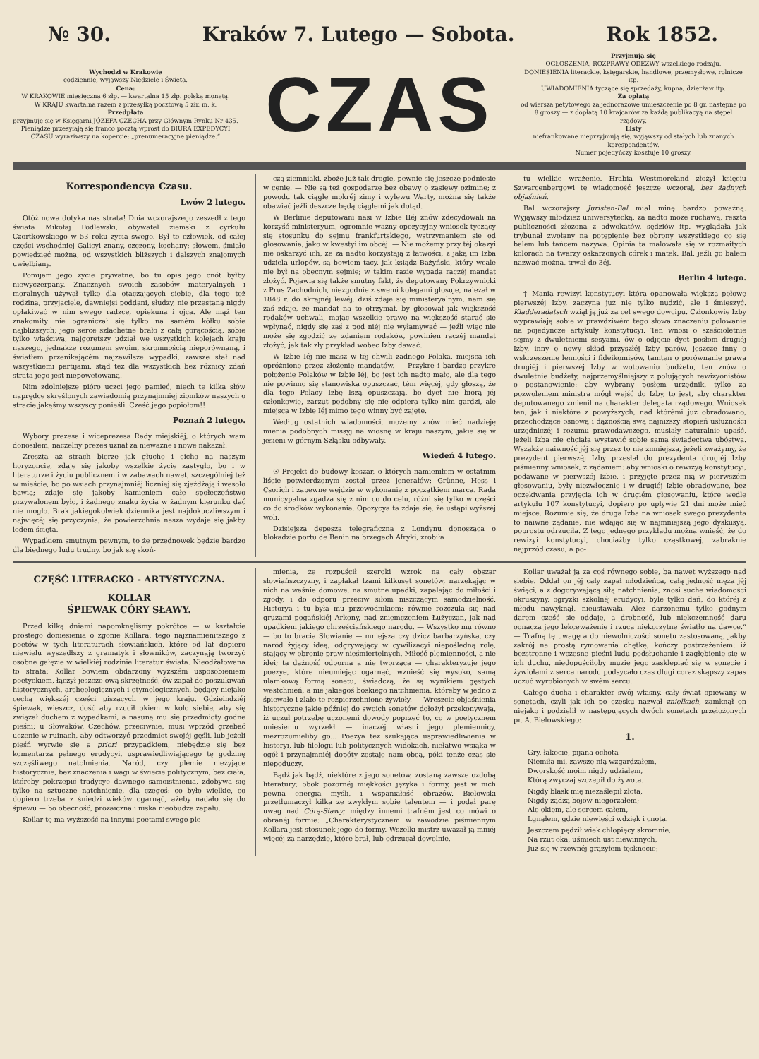№ 30. Kraków 7. Lutego — Sobota. Rok 1852.
Wychodzi w Krakowie
codziennie, wyjąwszy Niedziele i Święta.
Cena:
W KRAKOWIE miesięczna 6 złp. — kwartalna 15 złp. polską monetą.
W KRAJU kwartalna razem z przesyłką pocztową 5 złr. m. k.
Przedpłata
przyjmuje się w Księgarni JÓZEFA CZECHA przy Głównym Rynku Nr 435.
Pieniądze przesyłają się franco pocztą wprost do BIURA EXPEDYCYI CZASU wyraziwszy na kopercie: „prenumeracyjne pieniądze.“
CZAS
Przyjmują się
OGŁOSZENIA, ROZPRAWY ODEZWY wszelkiego rodzaju.
DONIESIENIA literackie, księgarskie, handlowe, przemysłowe, rolnicze itp.
UWIADOMIENIA tyczące się sprzedaży, kupna, dzierżaw itp.
Za opłatą
od wiersza petytowego za jednorazowe umieszczenie po 8 gr. następne po 8 groszy — z dopłatą 10 krajcarów za każdą publikacyą na stępel rządowy.
Listy
niefrankowane nieprzyjmują się, wyjąwszy od stałych lub znanych korespondentów.
Numer pojedyńczy kosztuje 10 groszy.
Korrespondencya Czasu.
Lwów 2 lutego.
Otóż nowa dotyka nas strata! Dnia wczorajszego zeszedł z tego świata Mikołaj Podlewski, obywatel ziemski z cyrkułu Czortkowskiego w 53 roku życia swego. Był to człowiek, od całej części wschodniej Galicyi znany, czczony, kochany; słowem, śmiało powiedzieć można, od wszystkich bliższych i dalszych znajomych uwielbiany.
Pomijam jego życie prywatne, bo tu opis jego cnót byłby niewyczerpany. Znacznych swoich zasobów materyalnych i moralnych używał tylko dla otaczających siebie, dla tego też rodzina, przyjaciele, dawniejsi poddani, słudzy, nie przestaną nigdy opłakiwać w nim swego radzce, opiekuna i ojca. Ale mąż ten znakomity nie ograniczał się tylko na samém kółku sobie najbliższych; jego serce szlachetne brało z całą gorącością, sobie tylko właściwą, najgoretszy udział we wszystkich kolejach kraju naszego, jednakże rozumem swoim, skromnością nieporównaną, i światłem przenikającém najzawilsze wypadki, zawsze stał nad wszystkiemi partijami, stąd też dla wszystkich bez różnicy zdań strata jego jest niepowetowaną.
Nim zdolniejsze pióro uczci jego pamięć, niech te kilka słów naprędce skreślonych zawiadomią przynajmniej ziomków naszych o stracie jakąśmy wszyscy ponieśli. Cześć jego popiołom!!
Poznań 2 lutego.
Wybory prezesa i wiceprezesa Rady miejskiéj, o których wam donosiłem, naczelny prezes uznał za nieważne i nowe nakazał.
Zresztą aż strach bierze jak głucho i cicho na naszym horyzoncie, zdaje się jakoby wszelkie życie zastygło, bo i w literaturze i życiu publicznem i w zabawach nawet, szczególniéj też w mieście, bo po wsiach przynajmniéj liczniej się zjeżdżają i wesoło bawią; zdaje się jakoby kamieniem całe społeczeństwo przywalonem było, i żadnego znaku życia w żadnym kierunku dać nie mogło. Brak jakiegokolwiek dziennika jest najdokuczliwszym i najwięcéj się przyczynia, że powierzchnia nasza wydaje się jakby lodem ścięta.
Wypadkiem smutnym pewnym, to że przednowek będzie bardzo dla biednego ludu trudny, bo jak się skoń-
czą ziemniaki, zboże już tak drogie, pewnie się jeszcze podniesie w cenie. — Nie są też gospodarze bez obawy o zasiewy ozimine; z powodu tak ciągle mokréj zimy i wylewu Warty, można się także obawiać jeźli deszcze będą ciągłemi jak dotąd.
W Berlinie deputowani nasi w Izbie IIéj znów zdecydowali na korzyść ministeryum, ogromnie ważny opozycyjny wniosek tyczący się stosunku do sejmu frankfurtskiego, wstrzymaniem się od głosowania, jako w kwestyi im obcéj. — Nie możemy przy téj okazyi nie oskarżyć ich, że za nadto korzystają z łatwości, z jaką im Izba udziela urlopów, są bowiem tacy, jak ksiądz Bażyński, który wcale nie był na obecnym sejmie; w takim razie wypada raczéj mandat złożyć. Pojawia się także smutny fakt, że deputowany Pokrzywnicki z Prus Zachodnich, niezgodnie z swemi kolegami głosuje, należał w 1848 r. do skrajnéj lewéj, dziś zdaje się ministeryalnym, nam się zaś zdaje, że mandat na to otrzymał, by głosował jak większość rodaków uchwali, mając wszelkie prawo na większość starać się wpłynąć, nigdy się zaś z pod niéj nie wyłamywać — jeźli więc nie może się zgodzić ze zdaniem rodaków, powinien raczéj mandat złożyć, jak tak zły przykład wobec Izby dawać.
W Izbie Iéj nie masz w téj chwili żadnego Polaka, miejsca ich opróżnione przez złożenie mandatów. — Przykre i bardzo przykre położenie Polaków w Izbie Iéj, bo jest ich nadto mało, ale dla tego nie powinno się stanowiska opuszczać, tém więcéj, gdy głoszą, że dla tego Polacy Izbę Iszą opuszczają, bo dyet nie biorą jéj członkowie, zarzut podobny się nie odpiera tylko nim gardzi, ale miejsca w Izbie Iéj mimo tego winny być zajęte.
Według ostatnich wiadomości, możemy znów mieć nadzieję mienia podobnych missyj na wiosnę w kraju naszym, jakie się w jesieni w górnym Szląsku odbywały.
Wiedeń 4 lutego.
☉ Projekt do budowy koszar, o których namieniłem w ostatnim liście potwierdzonym został przez jenerałów: Grünne, Hess i Csorich i zapewne wejdzie w wykonanie z początkiem marca. Rada municypalna zgadza się z nim co do celu, różni się tylko w części co do środków wykonania. Opozycya ta zdaje się, że ustąpi wyższéj woli.
Dzisiejsza depesza telegraficzna z Londynu donosząca o blokadzie portu de Benin na brzegach Afryki, zrobiła
tu wielkie wrażenie. Hrabia Westmoreland złożył księciu Szwarcenbergowi tę wiadomość jeszcze wczoraj, bez żadnych objaśnień.
Bal wczorajszy Juristen-Bal miał minę bardzo poważną. Wyjąwszy młodzież uniwersytecką, za nadto może ruchawą, reszta publiczności złożona z adwokatów, sędziów itp. wyglądała jak trybunał zwołany na potępienie bez obrony wszystkiego co się balem lub tańcem nazywa. Opinia ta malowała się w rozmaitych kolorach na twarzy oskarżonych córek i matek. Bal, jeźli go balem nazwać można, trwał do 3éj.
Berlin 4 lutego.
† Mania rewizyi konstytucyi która opanowała większą połowę pierwszéj Izby, zaczyna już nie tylko nudzić, ale i śmieszyć. Kladderadatsch wziął ją już za cel swego dowcipu. Członkowie Izby wyprawiają sobie w prawdziwém tego słowa znaczeniu polowanie na pojedyncze artykuły konstytucyi. Ten wnosi o sześcioletnie sejmy z dwuletniemi sesyami, ów o odjęcie dyet posłom drugiéj Izby, inny o nowy skład przyszłéj Izby parów, jeszcze inny o wskrzeszenie lenności i fideikomisów, tamten o porównanie prawa drugiéj i pierwszéj Izby w wotowaniu budżetu, ten znów o dwuletnie budżety, najprzemyślniejszy z polujących rewizyonistów o postanowienie: aby wybrany posłem urzędnik, tylko za pozwoleniem ministra mógł wejść do Izby, to jest, aby charakter deputowanego zmienił na charakter delegata rządowego. Wniosek ten, jak i niektóre z powyższych, nad którémi już obradowano, przechodzące osnową i dążnością swą najniższy stopień usłużności urzędniczéj i rozumu prawodawczego, musiały naturalnie upaść, jeżeli Izba nie chciała wystawić sobie sama świadectwa ubóstwa. Wszakże naiwność jéj się przez to nie zmniejsza, jeżeli zważymy, że prezydent pierwszéj Izby przesłał do prezydenta drugiéj Izby piśmienny wniosek, z żądaniem: aby wnioski o rewizyą konstytucyi, podawane w pierwszéj Izbie, i przyjęte przez nią w pierwszém głosowaniu, były niezwłocznie i w drugiéj Izbie obradowane, bez oczekiwania przyjęcia ich w drugiém głosowaniu, które wedle artykułu 107 konstytucyi, dopiero po upływie 21 dni może mieć miejsce. Rozumie się, że druga Izba na wniosek swego prezydenta to naiwne żądanie, nie wdając się w najmniejszą jego dyskusyą, poprostu odrzuciła. Z tego jednego przykładu można wnieść, że do rewizyi konstytucyi, chociażby tylko cząstkowéj, zabraknie najprzód czasu, a po-
CZĘŚĆ LITERACKO - ARTYSTYCZNA.
KOLLAR
ŚPIEWAK CÓRY SŁAWY.
Przed kilką dniami napomknęliśmy pokrótce — w kształcie prostego doniesienia o zgonie Kollara: tego najznamienitszego z poetów w tych literaturach słowiańskich, które od lat dopiero niewielu wyszedłszy z gramatyk i słowników, zaczynają tworzyć osobne gałęzie w wielkiéj rodzinie literatur świata. Nieodżałowana to strata; Kollar bowiem obdarzony wyższém usposobieniem poetyckiem, łączył jeszcze ową skrzętność, ów zapał do poszukiwań historycznych, archeologicznych i etymologicznych, będący niejako cechą większéj części piszących w jego kraju. Gdzieindziéj śpiewak, wieszcz, dość aby rzucił okiem w koło siebie, aby się związał duchem z wypadkami, a nasuną mu się przedmioty godne pieśni; u Słowaków, Czechów, przeciwnie, musi wprzód grzebać uczenie w ruinach, aby odtworzyć przedmiot swojéj gęśli, lub jeżeli pieśń wyrwie się a priori przypadkiem, niebędzie się bez komentarza pełnego erudycyi, usprawiedliwiającego tę godzinę szczęśliwego natchnienia. Naród, czy plemie nieżyjące historycznie, bez znaczenia i wagi w świecie politycznym, bez ciała, któreby pokrzepić tradycye dawnego samoistnienia, zdobywa się tylko na sztuczne natchnienie, dla czegoś: co było wielkie, co dopiero trzeba z śniedzi wieków ogarnąć, ażeby nadało się do śpiewu — bo obecność, prozaiczna i niska nieobudza zapału.
Kollar tę ma wyższość na innymi poetami swego ple-
mienia, że rozpuścił szeroki wzrok na cały obszar słowiańszczyzny, i zapłakał łzami kilkuset sonetów, narzekając w nich na waśnie domowe, na smutne upadki, zapalając do miłości i zgody, i do odporu przeciw siłom niszczącym samodzielność. Historya i tu była mu przewodnikiem; równie rozczula się nad gruzami pogańskiéj Arkony, nad zniemczeniem Łużyczan, jak nad upadkiem jakiego chrześciańskiego narodu. — Wszystko mu równo — bo to bracia Słowianie — mniejsza czy dzicz barbarzyńska, czy naród żyjący ideą, odgrywający w cywilizacyi niepośledną rolę, stający w obronie praw nieśmiertelnych. Miłość plemienności, a nie idei; ta dążność odporna a nie tworząca — charakteryzuje jego poezye, które nieumiejąc ogarnąć, wznieść się wysoko, samą ułamkową formą sonetu, świadczą, że są wynikiem gęstych westchnień, a nie jakiegoś boskiego natchnienia, któreby w jedno z śpiewało i zlało te rozpierzchnione żywioły. — Wreszcie objaśnienia historyczne jakie później do swoich sonetów dołożył przekonywają, iż uczuł potrzebę uczonemi dowody poprzeć to, co w poetycznem uniesieniu wyrzekł — inaczéj własni jego plemiennicy, niezrozumieliby go... Poezya też szukająca usprawiedliwienia w historyi, lub filologii lub politycznych widokach, niełatwo wsiąka w ogół i przynajmniéj dopóty zostaje nam obcą, póki tenże czas się niepoduczy.
Bądź jak bądź, niektóre z jego sonetów, zostaną zawsze ozdobą literatury; obok pozornéj miękkości języka i formy, jest w nich pewna energia myśli, i wspaniałość obrazów. Bielowski przetłumaczył kilka ze zwykłym sobie talentem — i podał parę uwag nad Córą-Sławy; między innemi trafném jest co mówi o obranéj formie: „Charakterystycznem w zawodzie piśmiennym Kollara jest stosunek jego do formy. Wszelki mistrz uważał ją mniéj więcéj za narzędzie, które brał, lub odrzucał dowolnie.
Kollar uważał ją za coś równego sobie, ba nawet wyższego nad siebie. Oddał on jéj cały zapał młodzieńca, całą jedność męża jéj święci, a z dogorywającą siłą natchnienia, znosi suche wiadomości okruszyny, ogryzki szkolnéj erudycyi, byle tylko dań, do któréj z młodu nawyknął, nieustawała. Ależ darzonemu tylko godnym darem cześć się oddaje, a drobność, lub niekczemność daru oonacza jego lekceważenie i rzuca niekorzytne światło na dawcę.“ — Trafną tę uwagę a do niewolniczości sonetu zastosowaną, jakby zakrój na prostą rymowania chętkę, kończy postrzeżeniem: iż bezstronne i wczesne pieśni ludu podsłuchanie i zagłębienie się w ich duchu, niedopuściłoby muzie jego zasklepiać się w sonecie i żywiołami z serca narodu podsycało czas długi coraz skąpszy zapas uczuć wyrobionych w swém sercu.
Całego ducha i charakter swój własny, cały świat opiewany w sonetach, czyli jak ich po czesku nazwał znielkach, zamknął on niejako i podzielił w następujących dwóch sonetach przełożonych pr. A. Bielowskiego:
1.
Gry, łakocie, pijana ochota
Niemiła mi, zawsze nią wzgardzałem,
Dworskość moim nigdy udziałem,
Którą zwyczaj szczepił do żywota.
Nigdy blask mię niezaślepił złota,
Nigdy żądzą bojów niegorzałem;
Ale okiem, ale sercem całem,
Lgnąłem, gdzie niewieści wdzięk i cnota.
Jeszczem pędził wiek chłopięcy skromnie,
Na rzut oka, uśmiech ust niewinnych,
Już się w rzewnéj grążyłem tęsknocie;